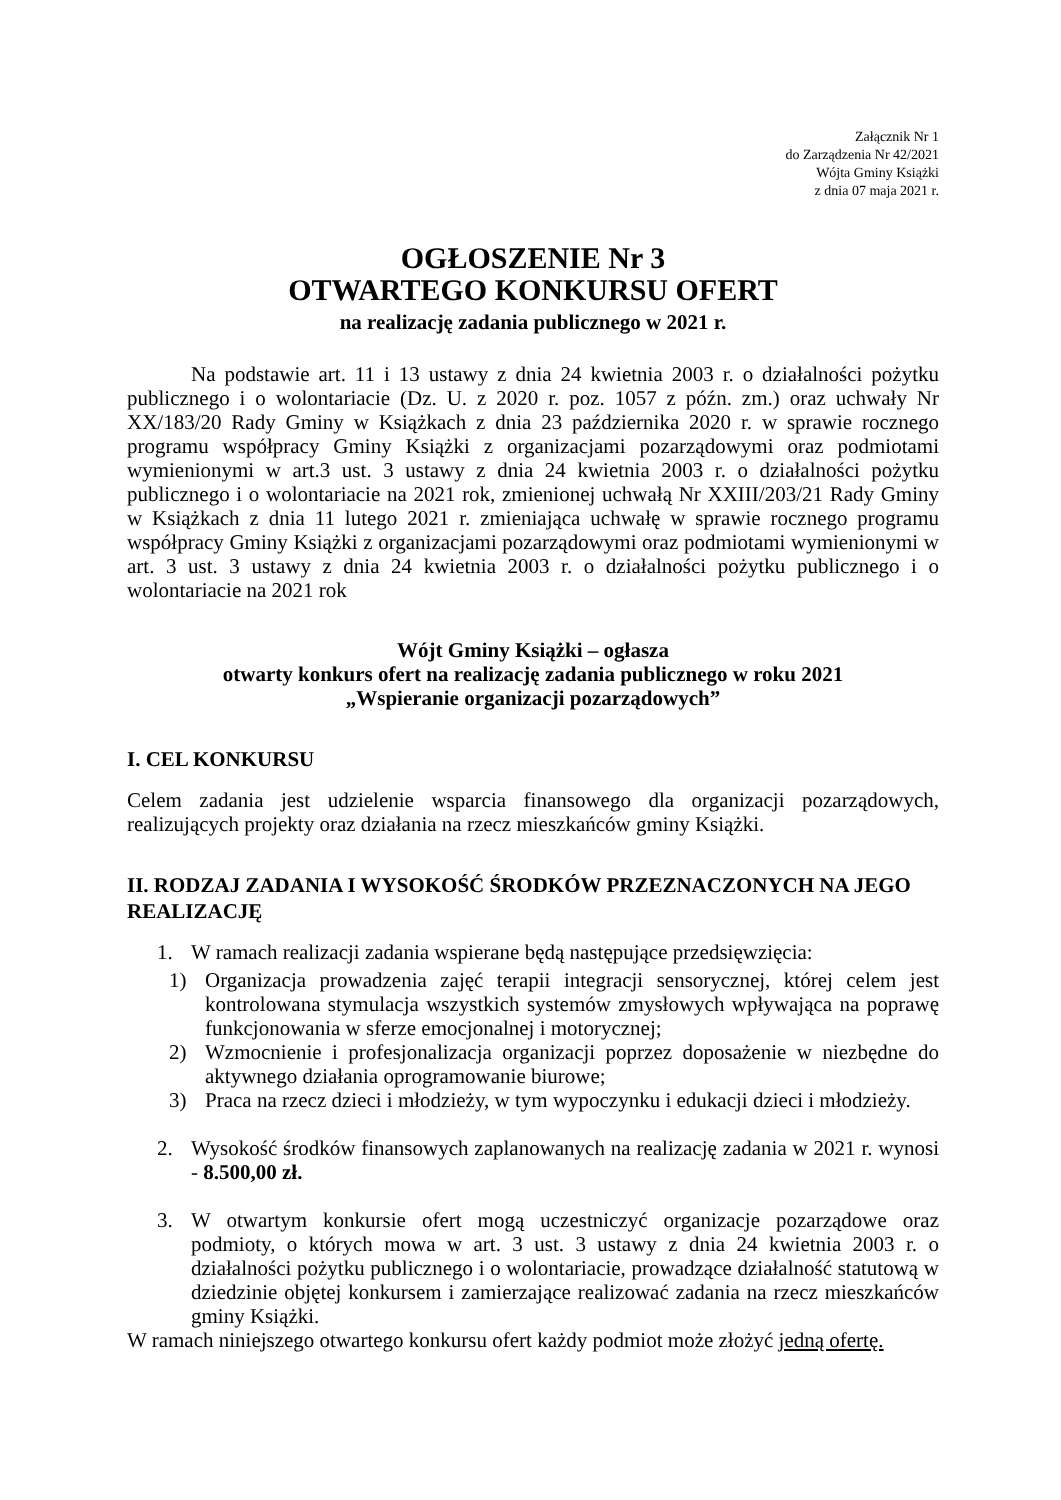Załącznik Nr 1
do Zarządzenia Nr 42/2021
Wójta Gminy Książki
z dnia 07 maja 2021 r.
OGŁOSZENIE Nr 3
OTWARTEGO KONKURSU OFERT
na realizację zadania publicznego w 2021 r.
Na podstawie art. 11 i 13 ustawy z dnia 24 kwietnia 2003 r. o działalności pożytku publicznego i o wolontariacie (Dz. U. z 2020 r. poz. 1057 z późn. zm.) oraz uchwały Nr XX/183/20 Rady Gminy w Książkach z dnia 23 października 2020 r. w sprawie rocznego programu współpracy Gminy Książki z organizacjami pozarządowymi oraz podmiotami wymienionymi w art.3 ust. 3 ustawy z dnia 24 kwietnia 2003 r. o działalności pożytku publicznego i o wolontariacie na 2021 rok, zmienionej uchwałą Nr XXIII/203/21 Rady Gminy w Książkach z dnia 11 lutego 2021 r. zmieniająca uchwałę w sprawie rocznego programu współpracy Gminy Książki z organizacjami pozarządowymi oraz podmiotami wymienionymi w art. 3 ust. 3 ustawy z dnia 24 kwietnia 2003 r. o działalności pożytku publicznego i o wolontariacie na 2021 rok
Wójt Gminy Książki – ogłasza
otwarty konkurs ofert na realizację zadania publicznego w roku 2021
„Wspieranie organizacji pozarządowych”
I. CEL KONKURSU
Celem zadania jest udzielenie wsparcia finansowego dla organizacji pozarządowych, realizujących projekty oraz działania na rzecz mieszkańców gminy Książki.
II. RODZAJ ZADANIA I WYSOKOŚĆ ŚRODKÓW PRZEZNACZONYCH NA JEGO REALIZACJĘ
1. W ramach realizacji zadania wspierane będą następujące przedsięwzięcia:
1) Organizacja prowadzenia zajęć terapii integracji sensorycznej, której celem jest kontrolowana stymulacja wszystkich systemów zmysłowych wpływająca na poprawę funkcjonowania w sferze emocjonalnej i motorycznej;
2) Wzmocnienie i profesjonalizacja organizacji poprzez doposażenie w niezbędne do aktywnego działania oprogramowanie biurowe;
3) Praca na rzecz dzieci i młodzieży, w tym wypoczynku i edukacji dzieci i młodzieży.
2. Wysokość środków finansowych zaplanowanych na realizację zadania w 2021 r. wynosi - 8.500,00 zł.
3. W otwartym konkursie ofert mogą uczestniczyć organizacje pozarządowe oraz podmioty, o których mowa w art. 3 ust. 3 ustawy z dnia 24 kwietnia 2003 r. o działalności pożytku publicznego i o wolontariacie, prowadzące działalność statutową w dziedzinie objętej konkursem i zamierzające realizować zadania na rzecz mieszkańców gminy Książki.
W ramach niniejszego otwartego konkursu ofert każdy podmiot może złożyć jedną ofertę.